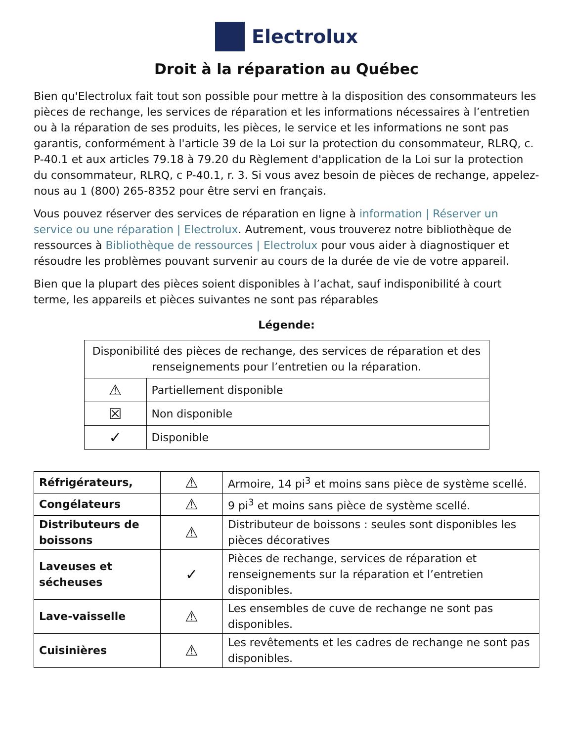Electrolux
Droit à la réparation au Québec
Bien qu'Electrolux fait tout son possible pour mettre à la disposition des consommateurs les pièces de rechange, les services de réparation et les informations nécessaires à l’entretien ou à la réparation de ses produits, les pièces, le service et les informations ne sont pas garantis, conformément à l'article 39 de la Loi sur la protection du consommateur, RLRQ, c. P-40.1 et aux articles 79.18 à 79.20 du Règlement d'application de la Loi sur la protection du consommateur, RLRQ, c P-40.1, r. 3. Si vous avez besoin de pièces de rechange, appelez-nous au 1 (800) 265-8352 pour être servi en français.
Vous pouvez réserver des services de réparation en ligne à information | Réserver un service ou une réparation | Electrolux. Autrement, vous trouverez notre bibliothèque de ressources à Bibliothèque de ressources | Electrolux pour vous aider à diagnostiquer et résoudre les problèmes pouvant survenir au cours de la durée de vie de votre appareil.
Bien que la plupart des pièces soient disponibles à l’achat, sauf indisponibilité à court terme, les appareils et pièces suivantes ne sont pas réparables
Légende:
| Disponibilité des pièces de rechange, des services de réparation et des renseignements pour l’entretien ou la réparation. | |
| --- | --- |
| ⚠ | Partiellement disponible |
| ☒ | Non disponible |
| ✓ | Disponible |
| Réfrigérateurs, | ⚠ | Armoire, 14 pi<sup>3</sup> et moins sans pièce de système scellé. |
| Congélateurs | ⚠ | 9 pi<sup>3</sup> et moins sans pièce de système scellé. |
| Distributeurs de boissons | ⚠ | Distributeur de boissons : seules sont disponibles les pièces décoratives |
| Laveuses et sécheuses | ✓ | Pièces de rechange, services de réparation et renseignements sur la réparation et l’entretien disponibles. |
| Lave-vaisselle | ⚠ | Les ensembles de cuve de rechange ne sont pas disponibles. |
| Cuisinières | ⚠ | Les revêtements et les cadres de rechange ne sont pas disponibles. |